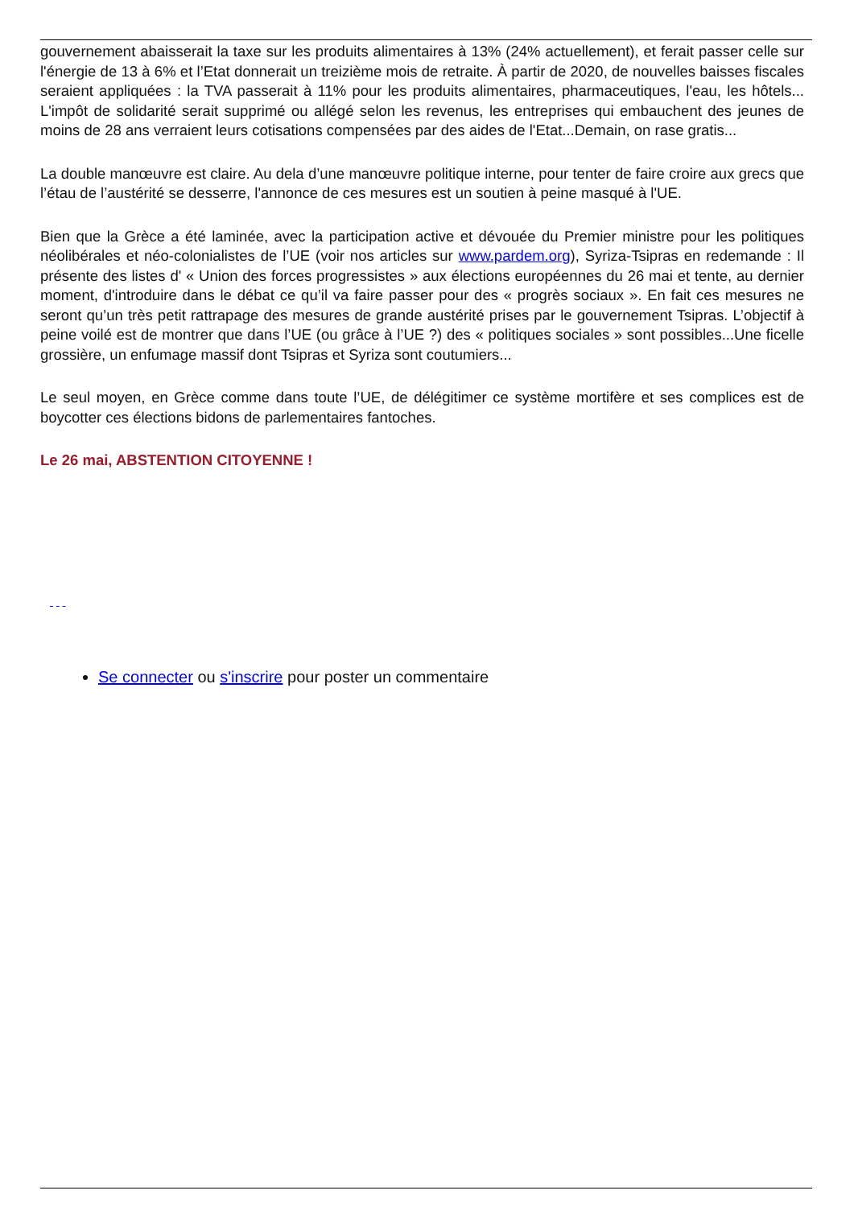gouvernement abaisserait la taxe sur les produits alimentaires à 13% (24% actuellement), et ferait passer celle sur l'énergie de 13 à 6% et l’Etat donnerait un treizième mois de retraite. À partir de 2020, de nouvelles baisses fiscales seraient appliquées : la TVA passerait à 11% pour les produits alimentaires, pharmaceutiques, l'eau, les hôtels... L'impôt de solidarité serait supprimé ou allégé selon les revenus, les entreprises qui embauchent des jeunes de moins de 28 ans verraient leurs cotisations compensées par des aides de l'Etat...Demain, on rase gratis...
La double manœuvre est claire. Au dela d’une manœuvre politique interne, pour tenter de faire croire aux grecs que l’étau de l’austérité se desserre, l'annonce de ces mesures est un soutien à peine masqué à l'UE.
Bien que la Grèce a été laminée, avec la participation active et dévouée du Premier ministre pour les politiques néolibérales et néo-colonialistes de l’UE (voir nos articles sur www.pardem.org), Syriza-Tsipras en redemande : Il présente des listes d' « Union des forces progressistes » aux élections européennes du 26 mai et tente, au dernier moment, d'introduire dans le débat ce qu’il va faire passer pour des « progrès sociaux ». En fait ces mesures ne seront qu’un très petit rattrapage des mesures de grande austérité prises par le gouvernement Tsipras. L’objectif à peine voilé est de montrer que dans l’UE (ou grâce à l’UE ?) des « politiques sociales » sont possibles...Une ficelle grossière, un enfumage massif dont Tsipras et Syriza sont coutumiers...
Le seul moyen, en Grèce comme dans toute l’UE, de délégitimer ce système mortifère et ses complices est de boycotter ces élections bidons de parlementaires fantoches.
Le 26 mai, ABSTENTION CITOYENNE !
Se connecter ou s'inscrire pour poster un commentaire